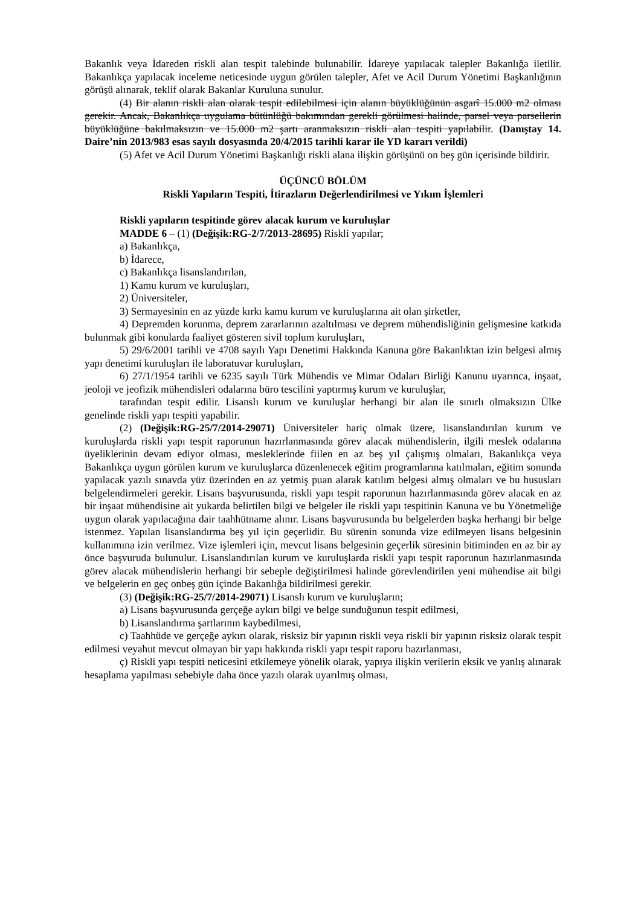Bakanlık veya İdareden riskli alan tespit talebinde bulunabilir. İdareye yapılacak talepler Bakanlığa iletilir. Bakanlıkça yapılacak inceleme neticesinde uygun görülen talepler, Afet ve Acil Durum Yönetimi Başkanlığının görüşü alınarak, teklif olarak Bakanlar Kuruluna sunulur.
(4) Bir alanın riskli alan olarak tespit edilebilmesi için alanın büyüklüğünün asgarî 15.000 m2 olması gerekir. Ancak, Bakanlıkça uygulama bütünlüğü bakımından gerekli görülmesi halinde, parsel veya parsellerin büyüklüğüne bakılmaksızın ve 15.000 m2 şartı aranmaksızın riskli alan tespiti yapılabilir. (Danıştay 14. Daire’nin 2013/983 esas sayılı dosyasında 20/4/2015 tarihli karar ile YD kararı verildi)
(5) Afet ve Acil Durum Yönetimi Başkanlığı riskli alana ilişkin görüşünü on beş gün içerisinde bildirir.
ÜÇÜNCÜ BÖLÜM
Riskli Yapıların Tespiti, İtirazların Değerlendirilmesi ve Yıkım İşlemleri
Riskli yapıların tespitinde görev alacak kurum ve kuruluşlar
MADDE 6 – (1) (Değişik:RG-2/7/2013-28695) Riskli yapılar;
a) Bakanlıkça,
b) İdarece,
c) Bakanlıkça lisanslandırılan,
1) Kamu kurum ve kuruluşları,
2) Üniversiteler,
3) Sermayesinin en az yüzde kırkı kamu kurum ve kuruluşlarına ait olan şirketler,
4) Depremden korunma, deprem zararlarının azaltılması ve deprem mühendisliğinin gelişmesine katkıda bulunmak gibi konularda faaliyet gösteren sivil toplum kuruluşları,
5) 29/6/2001 tarihli ve 4708 sayılı Yapı Denetimi Hakkında Kanuna göre Bakanlıktan izin belgesi almış yapı denetimi kuruluşları ile laboratuvar kuruluşları,
6) 27/1/1954 tarihli ve 6235 sayılı Türk Mühendis ve Mimar Odaları Birliği Kanunu uyarınca, inşaat, jeoloji ve jeofizik mühendisleri odalarına büro tescilini yaptırmış kurum ve kuruluşlar,
tarafından tespit edilir. Lisanslı kurum ve kuruluşlar herhangi bir alan ile sınırlı olmaksızın Ülke genelinde riskli yapı tespiti yapabilir.
(2) (Değişik:RG-25/7/2014-29071) Üniversiteler hariç olmak üzere, lisanslandırılan kurum ve kuruluşlarda riskli yapı tespit raporunun hazırlanmasında görev alacak mühendislerin, ilgili meslek odalarına üyeliklerinin devam ediyor olması, mesleklerinde fiilen en az beş yıl çalışmış olmaları, Bakanlıkça veya Bakanlıkça uygun görülen kurum ve kuruluşlarca düzenlenecek eğitim programlarına katılmaları, eğitim sonunda yapılacak yazılı sınavda yüz üzerinden en az yetmiş puan alarak katılım belgesi almış olmaları ve bu hususları belgelendirmeleri gerekir. Lisans başvurusunda, riskli yapı tespit raporunun hazırlanmasında görev alacak en az bir inşaat mühendisine ait yukarda belirtilen bilgi ve belgeler ile riskli yapı tespitinin Kanuna ve bu Yönetmeliğe uygun olarak yapılacağına dair taahhütname alınır. Lisans başvurusunda bu belgelerden başka herhangi bir belge istenmez. Yapılan lisanslandırma beş yıl için geçerlidir. Bu sürenin sonunda vize edilmeyen lisans belgesinin kullanımına izin verilmez. Vize işlemleri için, mevcut lisans belgesinin geçerlik süresinin bitiminden en az bir ay önce başvuruda bulunulur. Lisanslandırılan kurum ve kuruluşlarda riskli yapı tespit raporunun hazırlanmasında görev alacak mühendislerin herhangi bir sebeple değiştirilmesi halinde görevlendirilen yeni mühendise ait bilgi ve belgelerin en geç onbeş gün içinde Bakanlığa bildirilmesi gerekir.
(3) (Değişik:RG-25/7/2014-29071) Lisanslı kurum ve kuruluşların;
a) Lisans başvurusunda gerçeğe aykırı bilgi ve belge sunduğunun tespit edilmesi,
b) Lisanslandırma şartlarının kaybedilmesi,
c) Taahhüde ve gerçeğe aykırı olarak, risksiz bir yapının riskli veya riskli bir yapının risksiz olarak tespit edilmesi veyahut mevcut olmayan bir yapı hakkında riskli yapı tespit raporu hazırlanması,
ç) Riskli yapı tespiti neticesini etkilemeye yönelik olarak, yapıya ilişkin verilerin eksik ve yanlış alınarak hesaplama yapılması sebebiyle daha önce yazılı olarak uyarılmış olması,